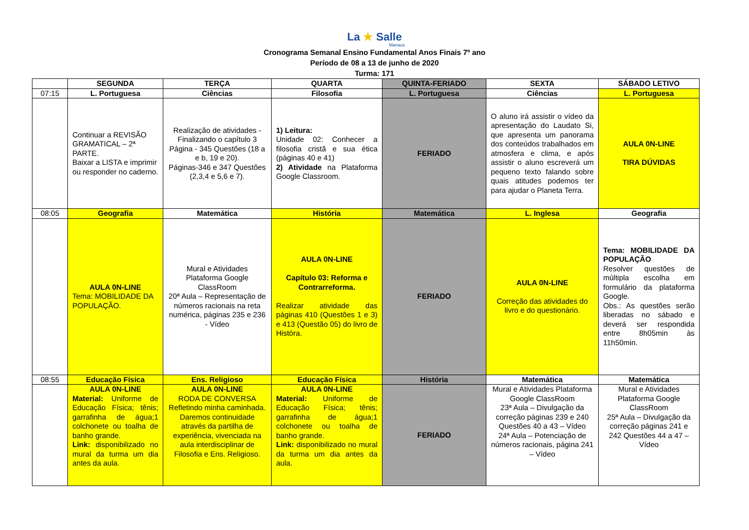La ★ Salle
Manaus
Cronograma Semanal Ensino Fundamental Anos Finais 7º ano
Período de 08 a 13 de junho de 2020
Turma: 171
| | SEGUNDA | TERÇA | QUARTA | QUINTA-FERIADO | SEXTA | SÁBADO LETIVO |
| --- | --- | --- | --- | --- | --- | --- |
| 07:15 | L. Portuguesa | Ciências | Filosofia | L. Portuguesa | Ciências | L. Portuguesa |
| | Continuar a REVISÃO GRAMATICAL – 2ª PARTE. Baixar a LISTA e imprimir ou responder no caderno. | Realização de atividades - Finalizando o capítulo 3 Página - 345 Questões (18 a e b, 19 e 20). Páginas-346 e 347 Questões (2,3,4 e 5,6 e 7). | 1) Leitura: Unidade 02: Conhecer a filosofia cristã e sua ética (páginas 40 e 41) 2) Atividade na Plataforma Google Classroom. | FERIADO | O aluno irá assistir o vídeo da apresentação do Laudato Si, que apresenta um panorama dos conteúdos trabalhados em atmosfera e clima, e após assistir o aluno escreverá um pequeno texto falando sobre quais atitudes podemos ter para ajudar o Planeta Terra. | AULA 0N-LINE TIRA DÚVIDAS |
| 08:05 | Geografia | Matemática | História | Matemática | L. Inglesa | Geografia |
| | AULA 0N-LINE Tema: MOBILIDADE DA POPULAÇÃO. | Mural e Atividades Plataforma Google ClassRoom 20ª Aula – Representação de números racionais na reta numérica, páginas 235 e 236 - Vídeo | AULA 0N-LINE Capítulo 03: Reforma e Contrarreforma. Realizar atividade das páginas 410 (Questões 1 e 3) e 413 (Questão 05) do livro de Históra. | FERIADO | AULA 0N-LINE Correção das atividades do livro e do questionário. | Tema: MOBILIDADE DA POPULAÇÃO Resolver questões de múltipla escolha em formulário da plataforma Google. Obs.: As questões serão liberadas no sábado e deverá ser respondida entre 8h05min às 11h50min. |
| 08:55 | Educação Física | Ens. Religioso | Educação Física | História | Matemática | Matemática |
| | AULA 0N-LINE Material: Uniforme de Educação Física; tênis; garrafinha de água;1 colchonete ou toalha de banho grande. Link: disponibilizado no mural da turma um dia antes da aula. | AULA 0N-LINE RODA DE CONVERSA Refletindo minha caminhada. Daremos continuidade através da partilha de experiência, vivenciada na aula interdisciplinar de Filosofia e Ens. Religioso. | AULA 0N-LINE Material: Uniforme de Educação Física; tênis; garrafinha de água;1 colchonete ou toalha de banho grande. Link: disponibilizado no mural da turma um dia antes da aula. | FERIADO | Mural e Atividades Plataforma Google ClassRoom 23ª Aula – Divulgação da correção páginas 239 e 240 Questões 40 a 43 – Vídeo 24ª Aula – Potenciação de números racionais, página 241 – Vídeo | Mural e Atividades Plataforma Google ClassRoom 25ª Aula – Divulgação da correção páginas 241 e 242 Questões 44 a 47 – Vídeo |